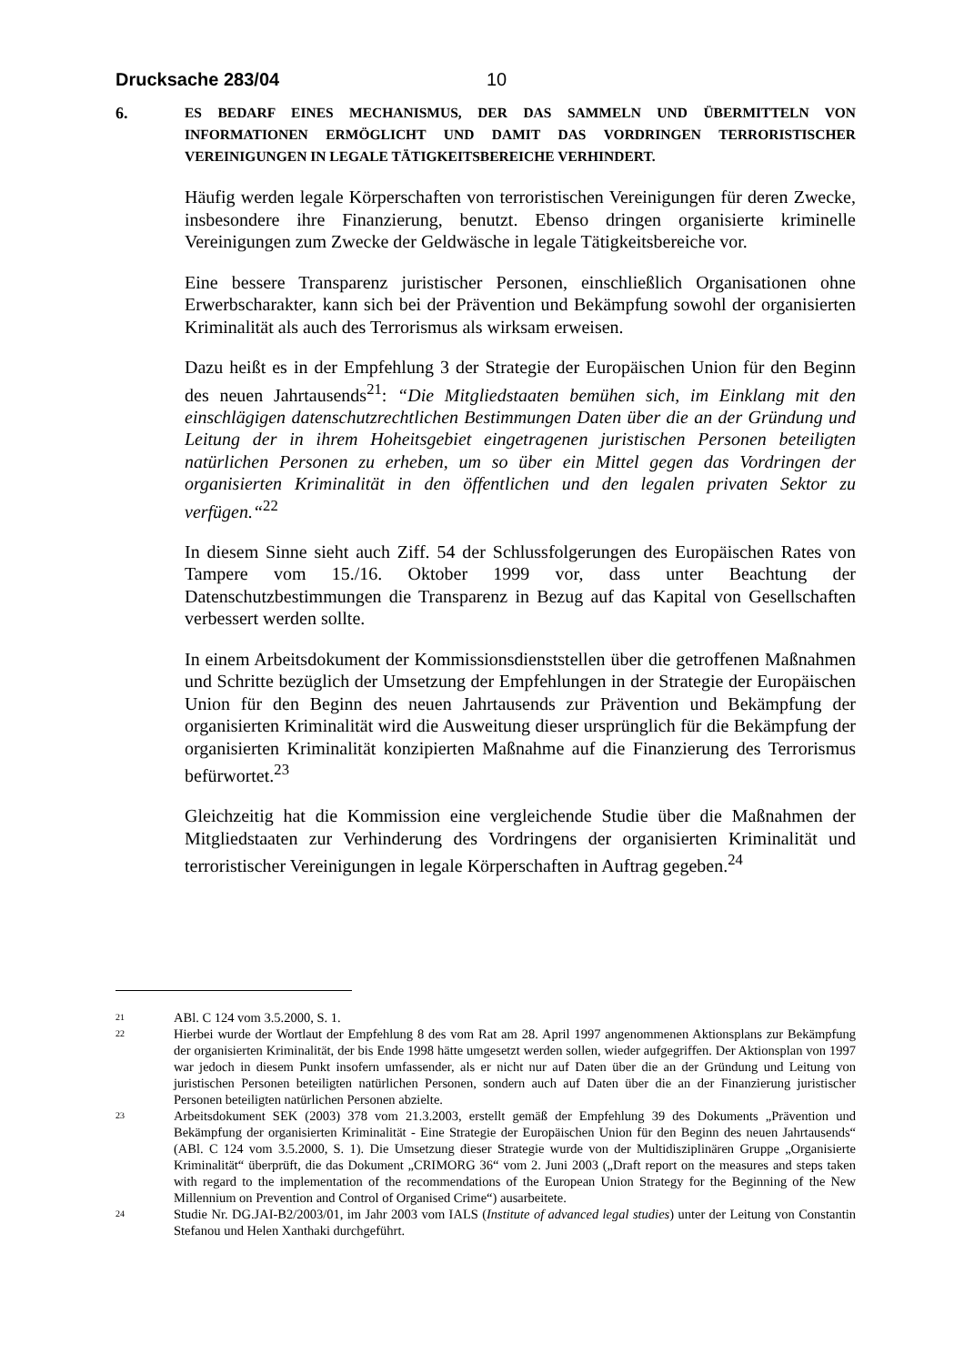Drucksache 283/04 10
6. ES BEDARF EINES MECHANISMUS, DER DAS SAMMELN UND ÜBERMITTELN VON INFORMATIONEN ERMÖGLICHT UND DAMIT DAS VORDRINGEN TERRORISTISCHER VEREINIGUNGEN IN LEGALE TÄTIGKEITSBEREICHE VERHINDERT.
Häufig werden legale Körperschaften von terroristischen Vereinigungen für deren Zwecke, insbesondere ihre Finanzierung, benutzt. Ebenso dringen organisierte kriminelle Vereinigungen zum Zwecke der Geldwäsche in legale Tätigkeitsbereiche vor.
Eine bessere Transparenz juristischer Personen, einschließlich Organisationen ohne Erwerbscharakter, kann sich bei der Prävention und Bekämpfung sowohl der organisierten Kriminalität als auch des Terrorismus als wirksam erweisen.
Dazu heißt es in der Empfehlung 3 der Strategie der Europäischen Union für den Beginn des neuen Jahrtausends<sup>21</sup>: “Die Mitgliedstaaten bemühen sich, im Einklang mit den einschlägigen datenschutzrechtlichen Bestimmungen Daten über die an der Gründung und Leitung der in ihrem Hoheitsgebiet eingetragenen juristischen Personen beteiligten natürlichen Personen zu erheben, um so über ein Mittel gegen das Vordringen der organisierten Kriminalität in den öffentlichen und den legalen privaten Sektor zu verfügen.“<sup>22</sup>
In diesem Sinne sieht auch Ziff. 54 der Schlussfolgerungen des Europäischen Rates von Tampere vom 15./16. Oktober 1999 vor, dass unter Beachtung der Datenschutzbestimmungen die Transparenz in Bezug auf das Kapital von Gesellschaften verbessert werden sollte.
In einem Arbeitsdokument der Kommissionsdienststellen über die getroffenen Maßnahmen und Schritte bezüglich der Umsetzung der Empfehlungen in der Strategie der Europäischen Union für den Beginn des neuen Jahrtausends zur Prävention und Bekämpfung der organisierten Kriminalität wird die Ausweitung dieser ursprünglich für die Bekämpfung der organisierten Kriminalität konzipierten Maßnahme auf die Finanzierung des Terrorismus befürwortet.<sup>23</sup>
Gleichzeitig hat die Kommission eine vergleichende Studie über die Maßnahmen der Mitgliedstaaten zur Verhinderung des Vordringens der organisierten Kriminalität und terroristischer Vereinigungen in legale Körperschaften in Auftrag gegeben.<sup>24</sup>
21 ABl. C 124 vom 3.5.2000, S. 1.
22 Hierbei wurde der Wortlaut der Empfehlung 8 des vom Rat am 28. April 1997 angenommenen Aktionsplans zur Bekämpfung der organisierten Kriminalität, der bis Ende 1998 hätte umgesetzt werden sollen, wieder aufgegriffen. Der Aktionsplan von 1997 war jedoch in diesem Punkt insofern umfassender, als er nicht nur auf Daten über die an der Gründung und Leitung von juristischen Personen beteiligten natürlichen Personen, sondern auch auf Daten über die an der Finanzierung juristischer Personen beteiligten natürlichen Personen abzielte.
23 Arbeitsdokument SEK (2003) 378 vom 21.3.2003, erstellt gemäß der Empfehlung 39 des Dokuments „Prävention und Bekämpfung der organisierten Kriminalität - Eine Strategie der Europäischen Union für den Beginn des neuen Jahrtausends“ (ABl. C 124 vom 3.5.2000, S. 1). Die Umsetzung dieser Strategie wurde von der Multidisziplinären Gruppe „Organisierte Kriminalität“ überprüft, die das Dokument „CRIMORG 36“ vom 2. Juni 2003 („Draft report on the measures and steps taken with regard to the implementation of the recommendations of the European Union Strategy for the Beginning of the New Millennium on Prevention and Control of Organised Crime“) ausarbeitete.
24 Studie Nr. DG.JAI-B2/2003/01, im Jahr 2003 vom IALS (Institute of advanced legal studies) unter der Leitung von Constantin Stefanou und Helen Xanthaki durchgeführt.